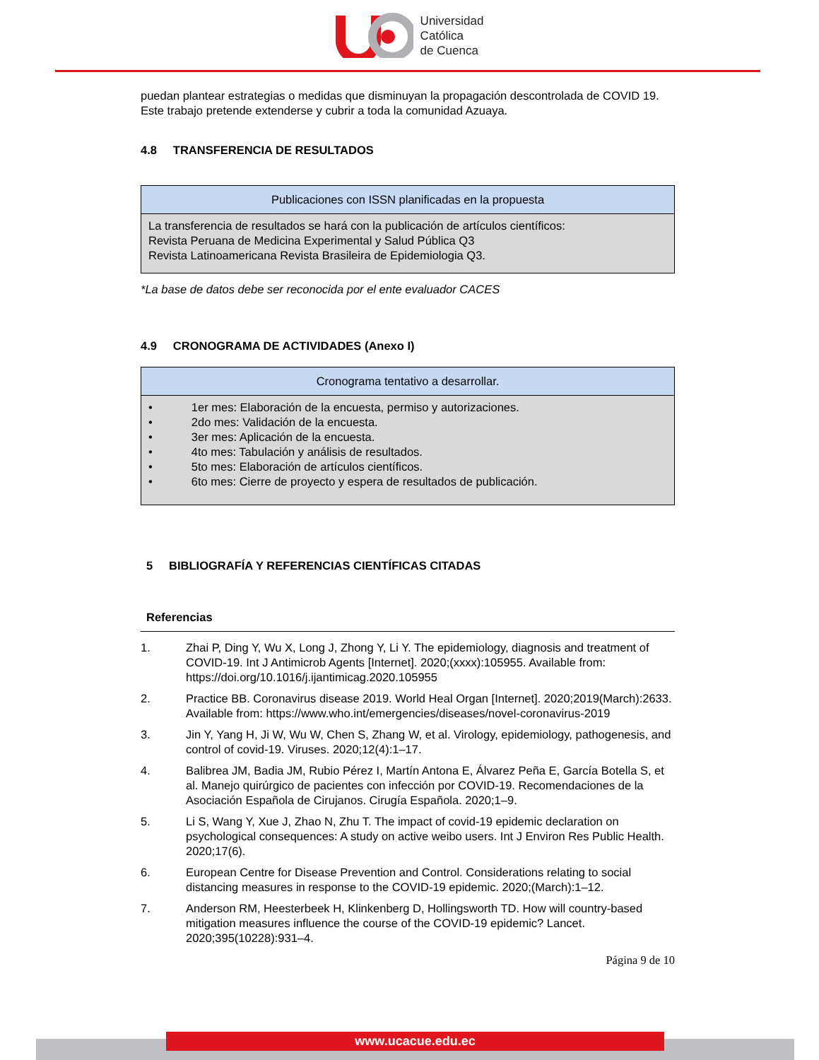Universidad
Católica
de Cuenca
puedan plantear estrategias o medidas que disminuyan la propagación descontrolada de COVID 19. Este trabajo pretende extenderse y cubrir a toda la comunidad Azuaya.
4.8 TRANSFERENCIA DE RESULTADOS
| Publicaciones con ISSN planificadas en la propuesta |
| --- |
| La transferencia de resultados se hará con la publicación de artículos científicos: Revista Peruana de Medicina Experimental y Salud Pública Q3 Revista Latinoamericana Revista Brasileira de Epidemiologia Q3. |
*La base de datos debe ser reconocida por el ente evaluador CACES
4.9 CRONOGRAMA DE ACTIVIDADES (Anexo I)
| Cronograma tentativo a desarrollar. |
| --- |
| • 1er mes: Elaboración de la encuesta, permiso y autorizaciones. • 2do mes: Validación de la encuesta. • 3er mes: Aplicación de la encuesta. • 4to mes: Tabulación y análisis de resultados. • 5to mes: Elaboración de artículos científicos. • 6to mes: Cierre de proyecto y espera de resultados de publicación. |
5 BIBLIOGRAFÍA Y REFERENCIAS CIENTÍFICAS CITADAS
Referencias
1.
Zhai P, Ding Y, Wu X, Long J, Zhong Y, Li Y. The epidemiology, diagnosis and treatment of COVID-19. Int J Antimicrob Agents [Internet]. 2020;(xxxx):105955. Available from: https://doi.org/10.1016/j.ijantimicag.2020.105955
2.
Practice BB. Coronavirus disease 2019. World Heal Organ [Internet]. 2020;2019(March):2633. Available from: https://www.who.int/emergencies/diseases/novel-coronavirus-2019
3.
Jin Y, Yang H, Ji W, Wu W, Chen S, Zhang W, et al. Virology, epidemiology, pathogenesis, and control of covid-19. Viruses. 2020;12(4):1–17.
4.
Balibrea JM, Badia JM, Rubio Pérez I, Martín Antona E, Álvarez Peña E, García Botella S, et al. Manejo quirúrgico de pacientes con infección por COVID-19. Recomendaciones de la Asociación Española de Cirujanos. Cirugía Española. 2020;1–9.
5.
Li S, Wang Y, Xue J, Zhao N, Zhu T. The impact of covid-19 epidemic declaration on psychological consequences: A study on active weibo users. Int J Environ Res Public Health. 2020;17(6).
6.
European Centre for Disease Prevention and Control. Considerations relating to social distancing measures in response to the COVID-19 epidemic. 2020;(March):1–12.
7.
Anderson RM, Heesterbeek H, Klinkenberg D, Hollingsworth TD. How will country-based mitigation measures influence the course of the COVID-19 epidemic? Lancet. 2020;395(10228):931–4.
Página 9 de 10
www.ucacue.edu.ec